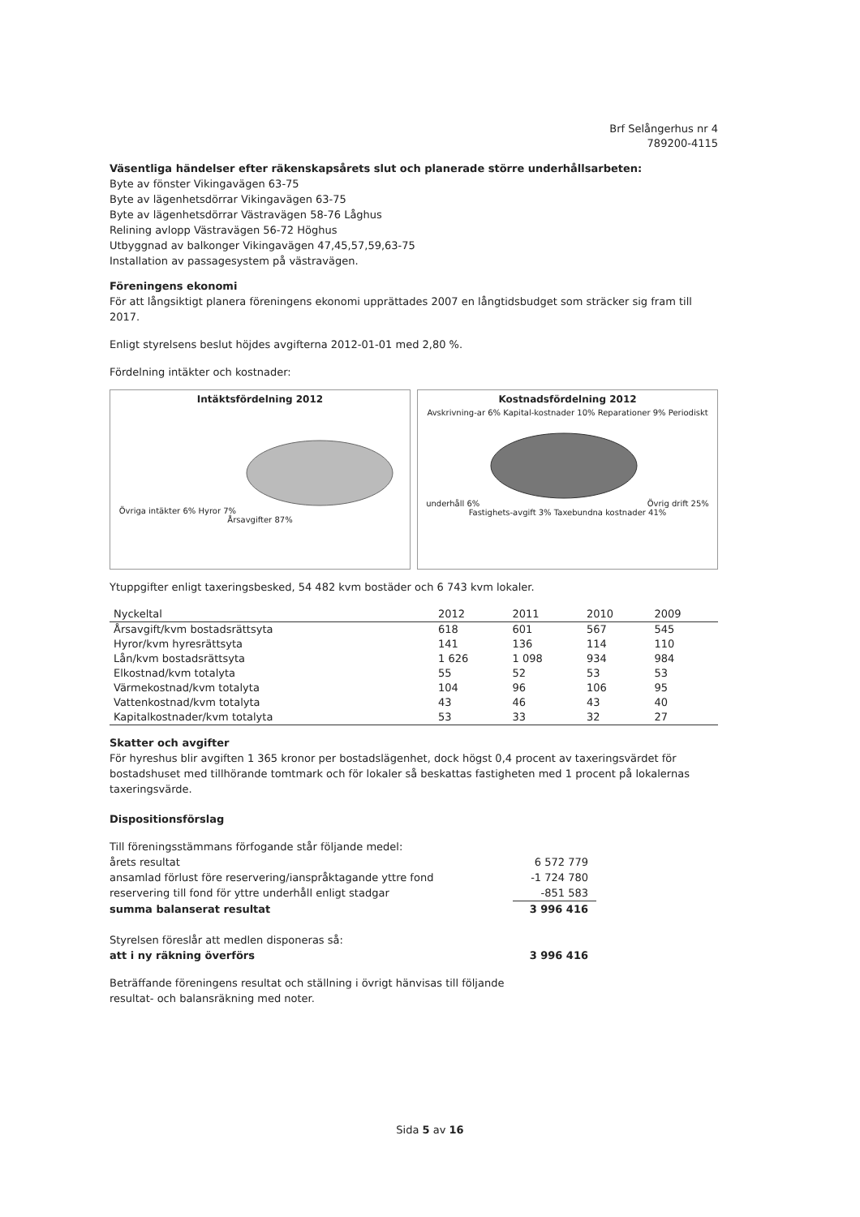Brf Selångerhus nr 4
789200-4115
Väsentliga händelser efter räkenskapsårets slut och planerade större underhållsarbeten:
Byte av fönster Vikingavägen 63-75
Byte av lägenhetsdörrar Vikingavägen 63-75
Byte av lägenhetsdörrar Västravägen 58-76 Låghus
Relining avlopp Västravägen 56-72 Höghus
Utbyggnad av balkonger Vikingavägen 47,45,57,59,63-75
Installation av passagesystem på västravägen.
Föreningens ekonomi
För att långsiktigt planera föreningens ekonomi upprättades 2007 en långtidsbudget som sträcker sig fram till 2017.
Enligt styrelsens beslut höjdes avgifterna 2012-01-01 med 2,80 %.
Fördelning intäkter och kostnader:
Intäktsfördelning 2012
Övriga intäkter 6% Hyror 7%
Årsavgifter 87%
Kostnadsfördelning 2012
Avskrivning-ar 6% Kapital-kostnader 10% Reparationer 9% Periodiskt underhåll 6% Övrig drift 25% Fastighets-avgift 3% Taxebundna kostnader 41%
Ytuppgifter enligt taxeringsbesked, 54 482 kvm bostäder och 6 743 kvm lokaler.
| Nyckeltal | 2012 | 2011 | 2010 | 2009 |
| --- | --- | --- | --- | --- |
| Årsavgift/kvm bostadsrättsyta | 618 | 601 | 567 | 545 |
| Hyror/kvm hyresrättsyta | 141 | 136 | 114 | 110 |
| Lån/kvm bostadsrättsyta | 1 626 | 1 098 | 934 | 984 |
| Elkostnad/kvm totalyta | 55 | 52 | 53 | 53 |
| Värmekostnad/kvm totalyta | 104 | 96 | 106 | 95 |
| Vattenkostnad/kvm totalyta | 43 | 46 | 43 | 40 |
| Kapitalkostnader/kvm totalyta | 53 | 33 | 32 | 27 |
Skatter och avgifter
För hyreshus blir avgiften 1 365 kronor per bostadslägenhet, dock högst 0,4 procent av taxeringsvärdet för bostadshuset med tillhörande tomtmark och för lokaler så beskattas fastigheten med 1 procent på lokalernas taxeringsvärde.
Dispositionsförslag
| Till föreningsstämmans förfogande står följande medel: | |
| årets resultat | 6 572 779 |
| ansamlad förlust före reservering/ianspråktagande yttre fond | -1 724 780 |
| reservering till fond för yttre underhåll enligt stadgar | -851 583 |
| summa balanserat resultat | 3 996 416 |
| Styrelsen föreslår att medlen disponeras så: | |
| att i ny räkning överförs | 3 996 416 |
Beträffande föreningens resultat och ställning i övrigt hänvisas till följande
resultat- och balansräkning med noter.
Sida 5 av 16